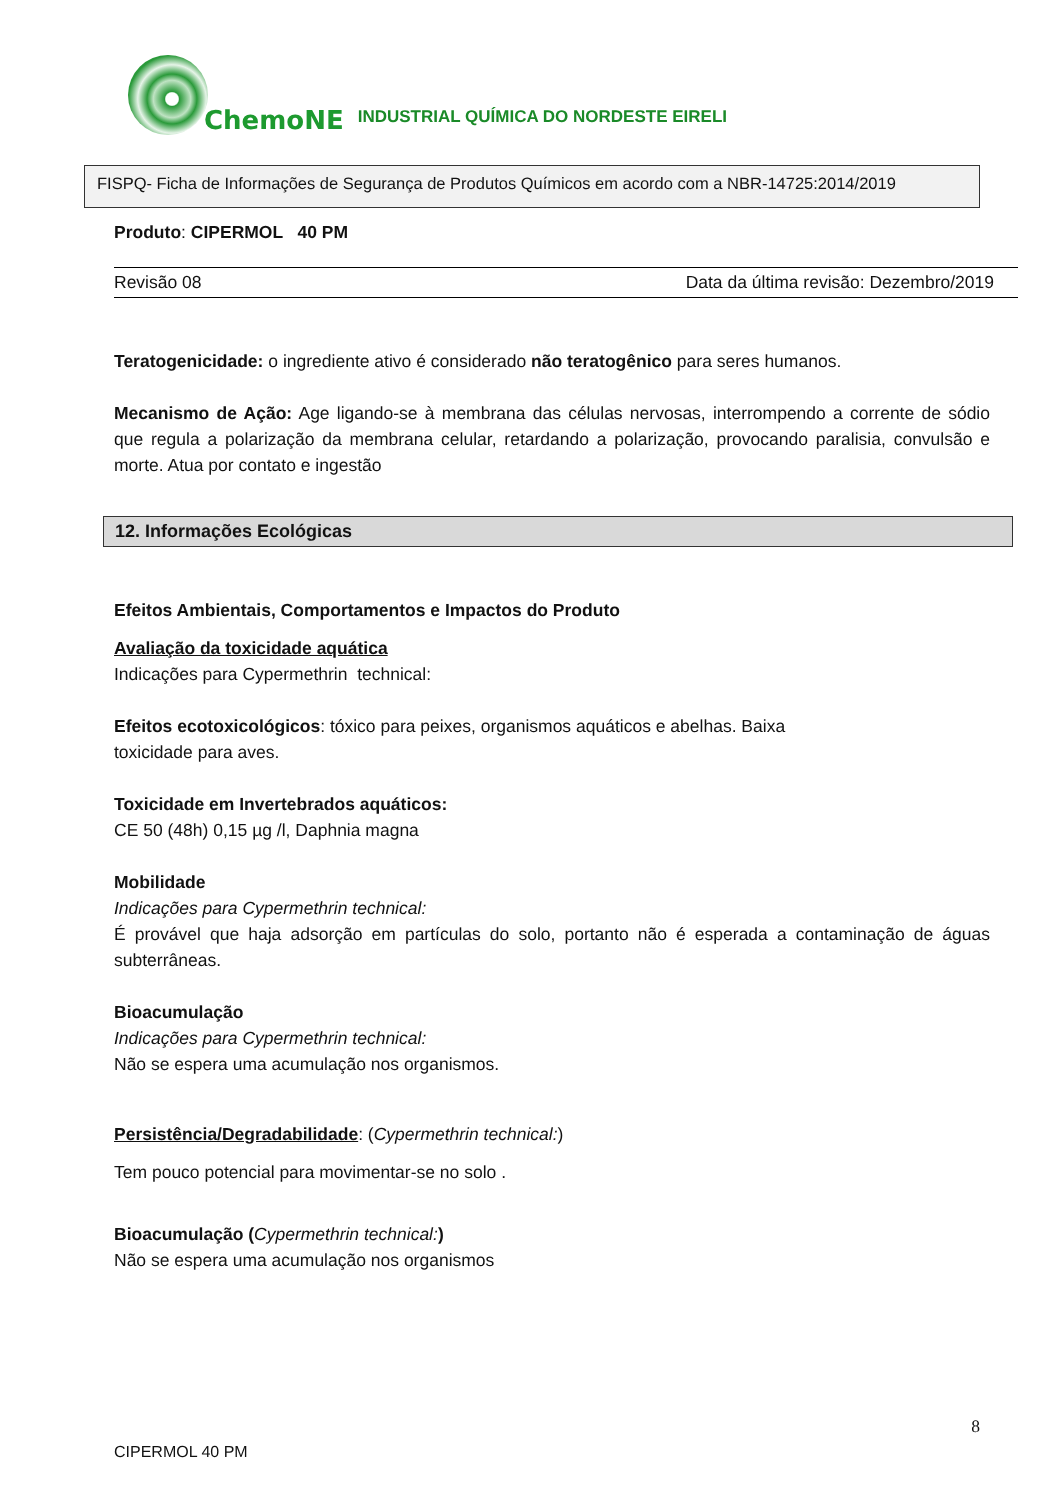ChemoNE INDUSTRIAL QUÍMICA DO NORDESTE EIRELI
FISPQ- Ficha de Informações de Segurança de Produtos Químicos em acordo com a NBR-14725:2014/2019
Produto: CIPERMOL 40 PM
Revisão 08 Data da última revisão: Dezembro/2019
Teratogenicidade: o ingrediente ativo é considerado não teratogênico para seres humanos.
Mecanismo de Ação: Age ligando-se à membrana das células nervosas, interrompendo a corrente de sódio que regula a polarização da membrana celular, retardando a polarização, provocando paralisia, convulsão e morte. Atua por contato e ingestão
12. Informações Ecológicas
Efeitos Ambientais, Comportamentos e Impactos do Produto
Avaliação da toxicidade aquática
Indicações para Cypermethrin technical:
Efeitos ecotoxicológicos: tóxico para peixes, organismos aquáticos e abelhas. Baixa
toxicidade para aves.
Toxicidade em Invertebrados aquáticos:
CE 50 (48h) 0,15 µg /l, Daphnia magna
Mobilidade
Indicações para Cypermethrin technical:
É provável que haja adsorção em partículas do solo, portanto não é esperada a contaminação de águas subterrâneas.
Bioacumulação
Indicações para Cypermethrin technical:
Não se espera uma acumulação nos organismos.
Persistência/Degradabilidade: (Cypermethrin technical:)
Tem pouco potencial para movimentar-se no solo .
Bioacumulação (Cypermethrin technical:)
Não se espera uma acumulação nos organismos
8
CIPERMOL 40 PM